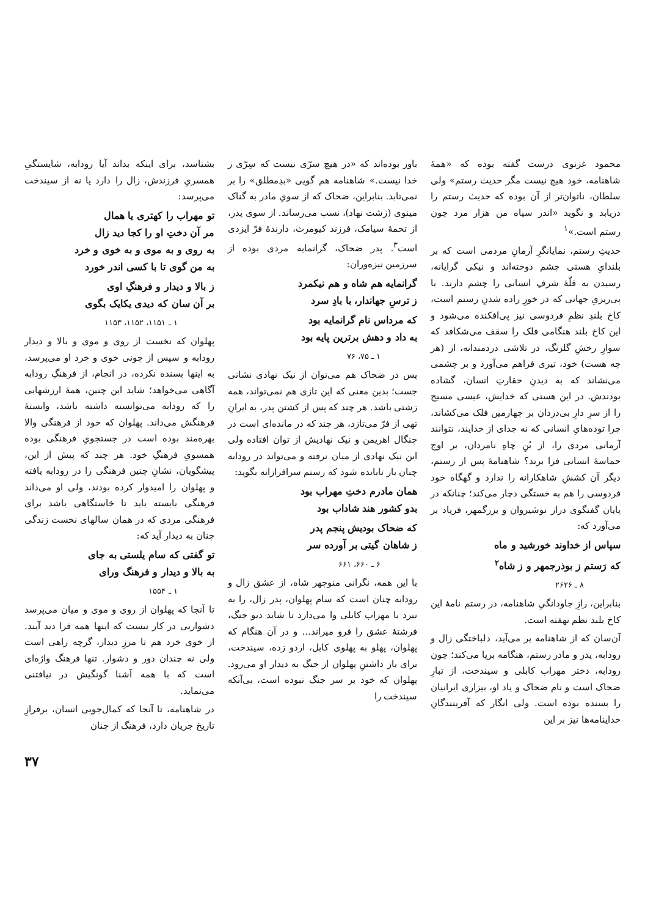محمود غزنوی درست گفته بوده که «همهٔ شاهنامه، خود هیچ نیست مگر حدیث رستم» ولی سلطان، ناتوان‌تر از آن بوده که حدیث رستم را دریابد و نگوید «اندر سپاه من هزار مرد چون رستم است.»<sup>۱</sup>
حدیثِ رستم، نمایانگرِ آرمانِ مردمی است که بر بلندایِ هستی چشم دوخته‌اند و نیکی گرایانه، رسیدن به قلّهٔ شرفِ انسانی را چشم دارند. با پی‌ریزیِ جهانی که در خورِ زاده شدنِ رستم است، کاخ بلندِ نظمِ فردوسی نیز پی‌افکنده می‌شود و این کاخ بلند هنگامی فلک را سقف می‌شکافد که سوارِ رخشِ گلرنگ، در تلاشی دردمندانه، از (هر چه هست) خود، تیری فراهم می‌آورد و بر چشمی می‌نشاند که به دیدنِ حقارتِ انسان، گشاده بودندش. در این هستی که خدایش، عیسی مسیح را از سرِ دارِ بی‌دردان بر چهارمین فلک می‌کشاند، چرا توده‌هایِ انسانی که نه جدای از خدایند، نتوانند آرمانی مردی را، از بُنِ چاهِ نامردان، بر اوج حماسهٔ انسانی فرا برند؟ شاهنامهٔ پس از رستم، دیگر آن کششِ شاهکارانه را ندارد و گهگاه خود فردوسی را هم به خستگی دچار می‌کند؛ چنانکه در پایان گفتگوی دراز نوشیروان و بزرگمهر، فریاد بر می‌آورد که:
سپاس از خداوند خورشید و ماه
که رَستم ز بوذرجمهر و ز شاه<sup>۲</sup>
۸ ـ ۲۶۲۶
بنابراین، رازِ جاودانگیِ شاهنامه، در رستم نامهٔ این کاخ بلند نظم نهفته است.
آن‌سان که از شاهنامه بر می‌آید، دلباختگی زال و رودابه، پدر و مادر رستم، هنگامه برپا می‌کند؛ چون رودابه، دختر مهراب کابلی و سیندخت، از تبارِ ضحاک است و نام ضحاک و یاد او، بیزاری ایرانیان را بسنده بوده است. ولی انگار که آفرینندگانِ خداینامه‌ها نیز بر این
باور بوده‌اند که «در هیچ سرّی نیست که سِرّی ز خدا نیست.» شاهنامه هم گویی «بدِمطلق» را بر نمی‌تابد. بنابراین، ضحاک که از سویِ مادر به گناک مینوی (زشت نهاد)، نسب می‌رساند. از سوی پدر، از تخمهٔ سیامک، فرزند کیومرث، دارندهٔ فرّ ایزدی است<sup>۳</sup>. پدر ضحاک، گرانمایه مردی بوده از سرزمین نیزه‌وران:
گرانمایه هم شاه و هم نیکمرد
ز ترسِ جهاندار، با بادِ سرد
که مرداس نام گرانمایه بود
به داد و دهش برترین پایه بود
۱ ـ ۷۵، ۷۶
پس در ضحاک هم می‌توان از نیک نهادی نشانی جست؛ بدین معنی که این تازی هم نمی‌تواند، همه زشتی باشد. هر چند که پس از کشتن پدر، به ایرانِ تهی از فرّ می‌تازد، هر چند که در مانده‌ای است در چنگال اهریمن و نیک نهادیش از توان افتاده ولی این نیک نهادی از میان نرفته و می‌تواند در رودابه چنان باز تابانده شود که رستم سرافرازانه بگوید:
همان مادرم دختِ مهراب بود
بدو کشور هند شاداب بود
که ضحاک بودیش پنجم پدر
ز شاهان گیتی بر آورده سر
۶ ـ ۶۶۰، ۶۶۱
با این همه، نگرانی منوچهر شاه، از عشق زال و رودابه چنان است که سام پهلوان، پدر زال، را به نبرد با مهراب کابلی وا می‌دارد تا شاید دیو جنگ، فرشتهٔ عشق را فرو میراند... و در آن هنگام که پهلوان، پهلو به پهلوی کابل، اردو زده، سیندخت، برای باز داشتنِ پهلوان از جنگ به دیدار او می‌رود. پهلوان که خود بر سر جنگ نبوده است، بی‌آنکه سیندخت را
بشناسد، برای اینکه بداند آیا رودابه، شایستگیِ همسریِ فرزندش، زال را دارد یا نه از سیندخت می‌پرسد:
تو مهراب را کهتری یا همال
مر آن دختِ او را کجا دید زال
به روی و به موی و به خوی و خرد
به من گوی تا با کسی اندر خورد
ز بالا و دیدار و فرهنگِ اوی
بر آن سان که دیدی یکایک بگوی
۱ ـ ۱۱۵۱، ۱۱۵۲، ۱۱۵۳
پهلوان که نخست از روی و موی و بالا و دیدار رودابه و سپس از چونی خوی و خرد او می‌پرسد، به اینها بسنده نکرده، در انجام، از فرهنگِ رودابه آگاهی می‌خواهد؛ شاید این چنین، همهٔ ارزشهایی را که رودابه می‌توانسته داشته باشد، وابستهٔ فرهنگش می‌داند. پهلوان که خود از فرهنگی والا بهره‌مند بوده است در جستجویِ فرهنگی بوده همسویِ فرهنگِ خود. هر چند که پیش از این، پیشگویان، نشانِ چنین فرهنگی را در رودابه یافته و پهلوان را امیدوار کرده بودند، ولی او می‌داند فرهنگی بایسته باید تا خاستگاهی باشد برای فرهنگی مردی که در همان سالهای نخست زندگی چنان به دیدار آید که:
تو گفتی که سام یلستی به جای
به بالا و دیدار و فرهنگ ورای
۱ ـ ۱۵۵۴
تا آنجا که پهلوان از روی و موی و میان می‌پرسد دشواریی در کار نیست که اینها همه فرا دید آیند. از خوی خرد هم تا مرزِ دیدار، گرچه راهی است ولی نه چندان دور و دشوار. تنها فرهنگ واژه‌ای است که با همه آشنا گونگیش در نیافتنی می‌نماید.
در شاهنامه، تا آنجا که کمال‌جویی انسان، برفرازِ تاریخ جریان دارد، فرهنگ از چنان
۳۷